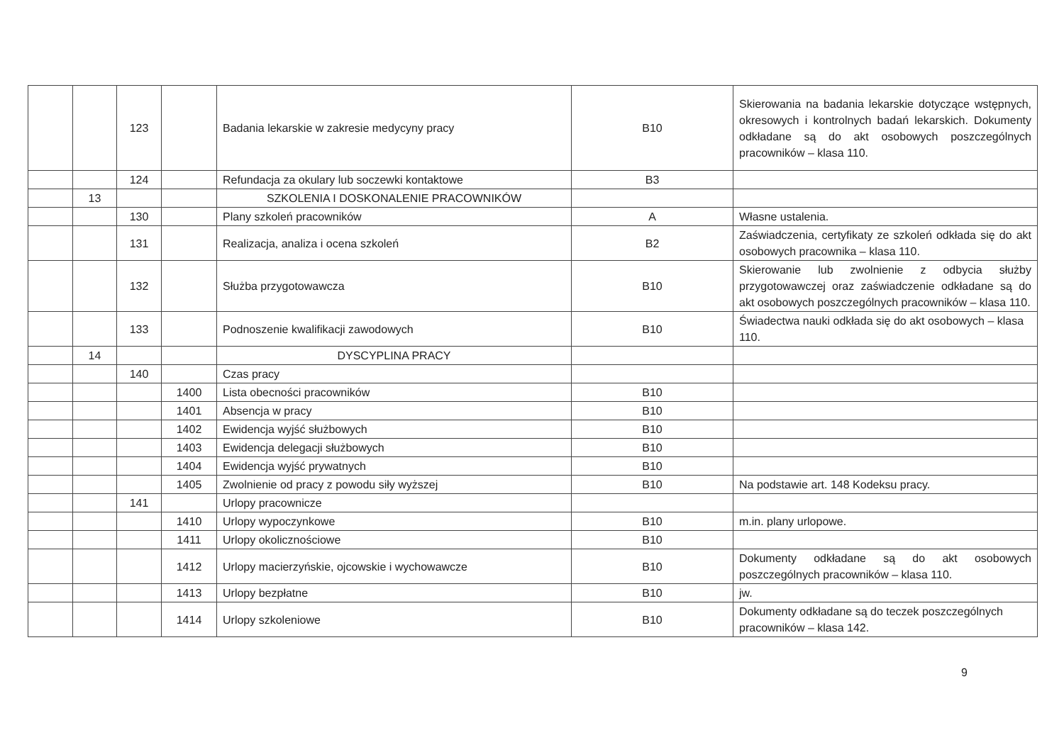| | | 123 | | Badania lekarskie w zakresie medycyny pracy | B10 | Skierowania na badania lekarskie dotyczące wstępnych, okresowych i kontrolnych badań lekarskich. Dokumenty odkładane są do akt osobowych poszczególnych pracowników – klasa 110. |
| | | 124 | | Refundacja za okulary lub soczewki kontaktowe | B3 | |
| | 13 | | | SZKOLENIA I DOSKONALENIE PRACOWNIKÓW | | |
| | | 130 | | Plany szkoleń pracowników | A | Własne ustalenia. |
| | | 131 | | Realizacja, analiza i ocena szkoleń | B2 | Zaświadczenia, certyfikaty ze szkoleń odkłada się do akt osobowych pracownika – klasa 110. |
| | | 132 | | Służba przygotowawcza | B10 | Skierowanie lub zwolnienie z odbycia służby przygotowawczej oraz zaświadczenie odkładane są do akt osobowych poszczególnych pracowników – klasa 110. |
| | | 133 | | Podnoszenie kwalifikacji zawodowych | B10 | Świadectwa nauki odkłada się do akt osobowych – klasa 110. |
| | 14 | | | DYSCYPLINA PRACY | | |
| | | 140 | | Czas pracy | | |
| | | | 1400 | Lista obecności pracowników | B10 | |
| | | | 1401 | Absencja w pracy | B10 | |
| | | | 1402 | Ewidencja wyjść służbowych | B10 | |
| | | | 1403 | Ewidencja delegacji służbowych | B10 | |
| | | | 1404 | Ewidencja wyjść prywatnych | B10 | |
| | | | 1405 | Zwolnienie od pracy z powodu siły wyższej | B10 | Na podstawie art. 148 Kodeksu pracy. |
| | | 141 | | Urlopy pracownicze | | |
| | | | 1410 | Urlopy wypoczynkowe | B10 | m.in. plany urlopowe. |
| | | | 1411 | Urlopy okolicznościowe | B10 | |
| | | | 1412 | Urlopy macierzyńskie, ojcowskie i wychowawcze | B10 | Dokumenty odkładane są do akt osobowych poszczególnych pracowników – klasa 110. |
| | | | 1413 | Urlopy bezpłatne | B10 | jw. |
| | | | 1414 | Urlopy szkoleniowe | B10 | Dokumenty odkładane są do teczek poszczególnych pracowników – klasa 142. |
9